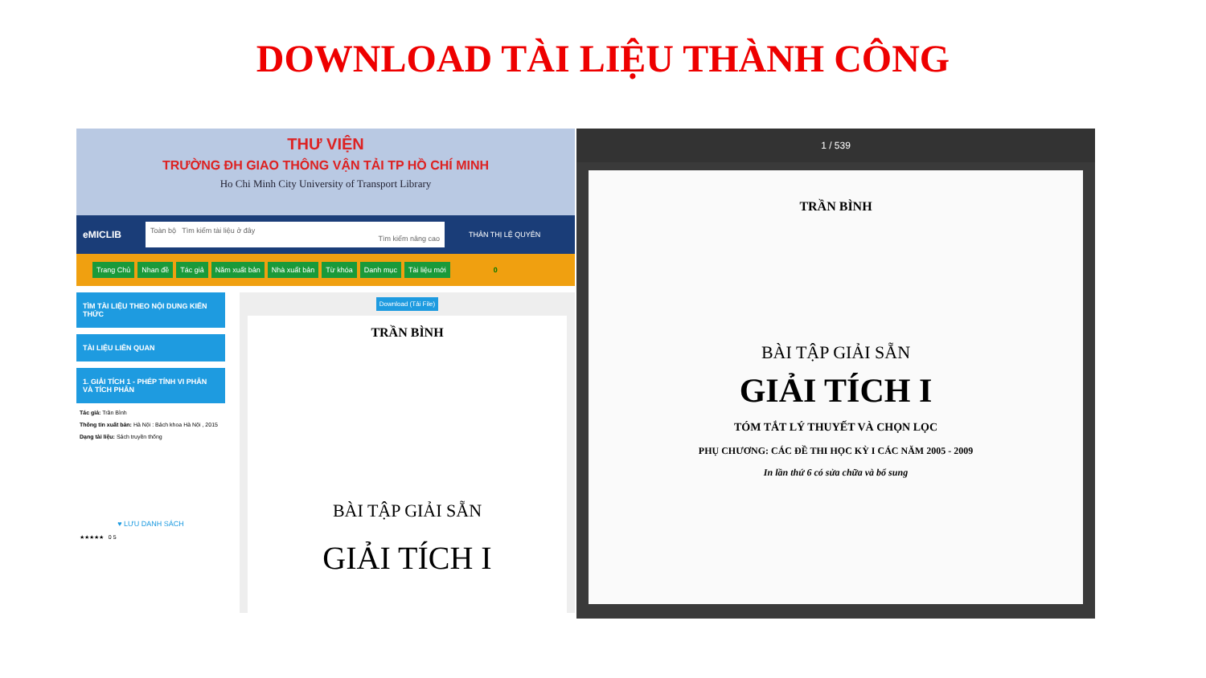DOWNLOAD TÀI LIỆU THÀNH CÔNG
THƯ VIỆN
TRƯỜNG ĐH GIAO THÔNG VẬN TẢI TP HỒ CHÍ MINH
Ho Chi Minh City University of Transport Library
eMICLIB
Toàn bộ Tìm kiếm tài liệu ở đây
Tìm kiếm nâng cao
THÂN THỊ LỆ QUYÊN
Trang Chủ Nhan đề Tác giả Năm xuất bản Nhà xuất bản Từ khóa Danh mục Tài liệu mới 0
TÌM TÀI LIỆU THEO NỘI DUNG KIẾN THỨC
TÀI LIỆU LIÊN QUAN
1. GIẢI TÍCH 1 - PHÉP TÍNH VI PHÂN VÀ TÍCH PHÂN
Tác giả: Trần Bình
Thông tin xuất bản: Hà Nội : Bách khoa Hà Nội , 2015
Dạng tài liệu: Sách truyền thống
♥ LƯU DANH SÁCH
★★★★★ 0 5
Download (Tải File)
TRẦN BÌNH
BÀI TẬP GIẢI SẴN
GIẢI TÍCH I
1 / 539
TRẦN BÌNH
BÀI TẬP GIẢI SẴN
GIẢI TÍCH I
TÓM TẮT LÝ THUYẾT VÀ CHỌN LỌC
PHỤ CHƯƠNG: CÁC ĐỀ THI HỌC KỲ I CÁC NĂM 2005 - 2009
In lần thứ 6 có sửa chữa và bổ sung